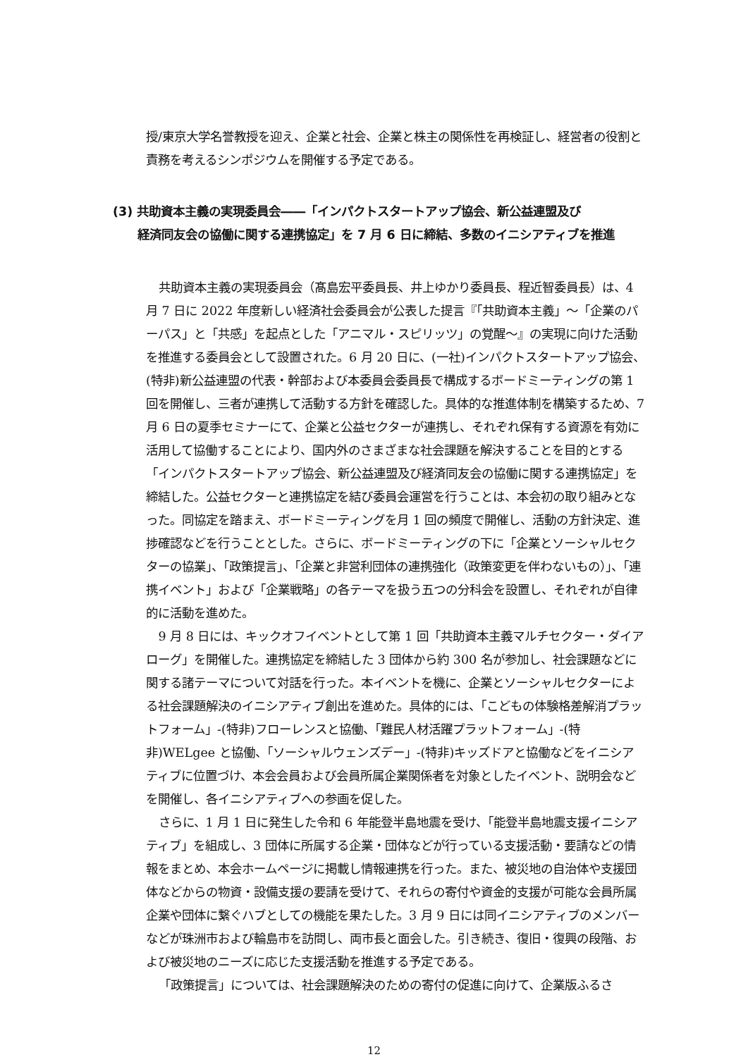授/東京大学名誉教授を迎え、企業と社会、企業と株主の関係性を再検証し、経営者の役割と責務を考えるシンポジウムを開催する予定である。
(3) 共助資本主義の実現委員会――「インパクトスタートアップ協会、新公益連盟及び
経済同友会の協働に関する連携協定」を 7 月 6 日に締結、多数のイニシアティブを推進
共助資本主義の実現委員会（髙島宏平委員長、井上ゆかり委員長、程近智委員長）は、4 月 7 日に 2022 年度新しい経済社会委員会が公表した提言『「共助資本主義」～「企業のパーパス」と「共感」を起点とした「アニマル・スピリッツ」の覚醒～』の実現に向けた活動を推進する委員会として設置された。6 月 20 日に、(一社)インパクトスタートアップ協会、(特非)新公益連盟の代表・幹部および本委員会委員長で構成するボードミーティングの第 1 回を開催し、三者が連携して活動する方針を確認した。具体的な推進体制を構築するため、7 月 6 日の夏季セミナーにて、企業と公益セクターが連携し、それぞれ保有する資源を有効に活用して協働することにより、国内外のさまざまな社会課題を解決することを目的とする「インパクトスタートアップ協会、新公益連盟及び経済同友会の協働に関する連携協定」を締結した。公益セクターと連携協定を結び委員会運営を行うことは、本会初の取り組みとなった。同協定を踏まえ、ボードミーティングを月 1 回の頻度で開催し、活動の方針決定、進捗確認などを行うこととした。さらに、ボードミーティングの下に「企業とソーシャルセクターの協業」、「政策提言」、「企業と非営利団体の連携強化（政策変更を伴わないもの）」、「連携イベント」および「企業戦略」の各テーマを扱う五つの分科会を設置し、それぞれが自律的に活動を進めた。
9 月 8 日には、キックオフイベントとして第 1 回「共助資本主義マルチセクター・ダイアローグ」を開催した。連携協定を締結した 3 団体から約 300 名が参加し、社会課題などに関する諸テーマについて対話を行った。本イベントを機に、企業とソーシャルセクターによる社会課題解決のイニシアティブ創出を進めた。具体的には、「こどもの体験格差解消プラットフォーム」-(特非)フローレンスと協働、「難民人材活躍プラットフォーム」-(特非)WELgee と協働、「ソーシャルウェンズデー」-(特非)キッズドアと協働などをイニシアティブに位置づけ、本会会員および会員所属企業関係者を対象としたイベント、説明会などを開催し、各イニシアティブへの参画を促した。
さらに、1 月 1 日に発生した令和 6 年能登半島地震を受け、「能登半島地震支援イニシアティブ」を組成し、3 団体に所属する企業・団体などが行っている支援活動・要請などの情報をまとめ、本会ホームページに掲載し情報連携を行った。また、被災地の自治体や支援団体などからの物資・設備支援の要請を受けて、それらの寄付や資金的支援が可能な会員所属企業や団体に繋ぐハブとしての機能を果たした。3 月 9 日には同イニシアティブのメンバーなどが珠洲市および輪島市を訪問し、両市長と面会した。引き続き、復旧・復興の段階、および被災地のニーズに応じた支援活動を推進する予定である。
「政策提言」については、社会課題解決のための寄付の促進に向けて、企業版ふるさ
12